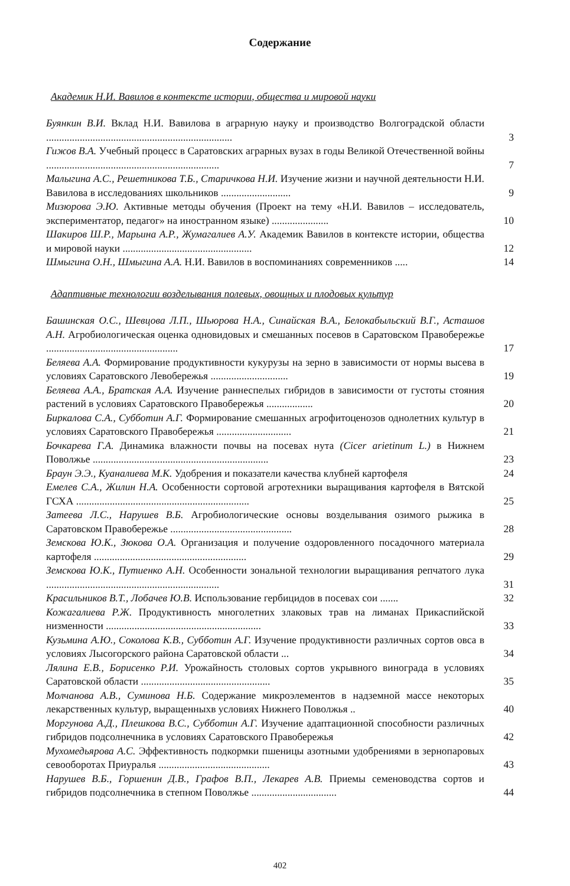Содержание
Академик Н.И. Вавилов в контексте истории, общества и мировой науки
Буянкин В.И. Вклад Н.И. Вавилова в аграрную науку и производство Волгоградской области ........................................................................
3
Гижов В.А. Учебный процесс в Саратовских аграрных вузах в годы Великой Отечественной войны ...................................................................
7
Малыгина А.С., Решетникова Т.Б., Старичкова Н.И. Изучение жизни и научной деятельности Н.И. Вавилова в исследованиях школьников ...........................
9
Мизюрова Э.Ю. Активные методы обучения (Проект на тему «Н.И. Вавилов – исследователь, экспериментатор, педагог» на иностранном языке) ......................
10
Шакиров Ш.Р., Марьина А.Р., Жумагалиев А.У. Академик Вавилов в контексте истории, общества и мировой науки ..................................................
12
Шмыгина О.Н., Шмыгина А.А. Н.И. Вавилов в воспоминаниях современников .....
14
Адаптивные технологии возделывания полевых, овощных и плодовых культур
Башинская О.С., Шевцова Л.П., Шьюрова Н.А., Синайская В.А., Белокабыльский В.Г., Асташов А.Н. Агробиологическая оценка одновидовых и смешанных посевов в Саратовском Правобережье ...................................................
17
Беляева А.А. Формирование продуктивности кукурузы на зерно в зависимости от нормы высева в условиях Саратовского Левобережья ..............................
19
Беляева А.А., Братская А.А. Изучение раннеспелых гибридов в зависимости от густоты стояния растений в условиях Саратовского Правобережья ..................
20
Биркалова С.А., Субботин А.Г. Формирование смешанных агрофитоценозов однолетних культур в условиях Саратовского Правобережья .............................
21
Бочкарева Г.А. Динамика влажности почвы на посевах нута (Cicer arietinum L.) в Нижнем Поволжье ....................................................................
23
Браун Э.Э., Куаналиева М.К. Удобрения и показатели качества клубней картофеля
24
Емелев С.А., Жилин Н.А. Особенности сортовой агротехники выращивания картофеля в Вятской ГСХА ...................................................................
25
Затеева Л.С., Нарушев В.Б. Агробиологические основы возделывания озимого рыжика в Саратовском Правобережье ...............................................
28
Земскова Ю.К., Зюкова О.А. Организация и получение оздоровленного посадочного материала картофеля ...........................................................
29
Земскова Ю.К., Путиенко А.Н. Особенности зональной технологии выращивания репчатого лука ...................................................................
31
Красильников В.Т., Лобачев Ю.В. Использование гербицидов в посевах сои .......
32
Кожагалиева Р.Ж. Продуктивность многолетних злаковых трав на лиманах Прикаспийской низменности ............................................................
33
Кузьмина А.Ю., Соколова К.В., Субботин А.Г. Изучение продуктивности различных сортов овса в условиях Лысогорского района Саратовской области ...
34
Лялина Е.В., Борисенко Р.И. Урожайность столовых сортов укрывного винограда в условиях Саратовской области ..................................................
35
Молчанова А.В., Суминова Н.Б. Содержание микроэлементов в надземной массе некоторых лекарственных культур, выращенныхв условиях Нижнего Поволжья ..
40
Моргунова А.Д., Плешкова В.С., Субботин А.Г. Изучение адаптационной способности различных гибридов подсолнечника в условиях Саратовского Правобережья
42
Мухомедьярова А.С. Эффективность подкормки пшеницы азотными удобрениями в зернопаровых севооборотах Приуралья ...........................................
43
Нарушев В.Б., Горшенин Д.В., Графов В.П., Лекарев А.В. Приемы семеноводства сортов и гибридов подсолнечника в степном Поволжье .................................
44
402